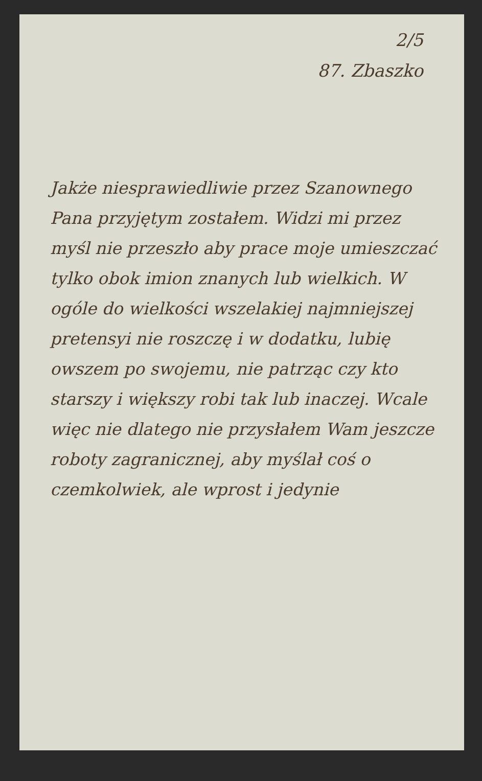2/5
87. Zbaszko
Jakże niesprawiedliwie przez Szanownego Pana przyjętym zostałem. Widzi mi przez myśl nie przeszło aby prace moje umieszczać tylko obok imion znanych lub wielkich. W ogóle do wielkości wszelakiej najmniejszej pretensyi nie roszczę i w dodatku, lubię owszem po swojemu, nie patrząc czy kto starszy i większy robi tak lub inaczej. Wcale więc nie dlatego nie przysłałem Wam jeszcze roboty zagranicznej, aby myślał coś o czemkolwiek, ale wprost i jedynie